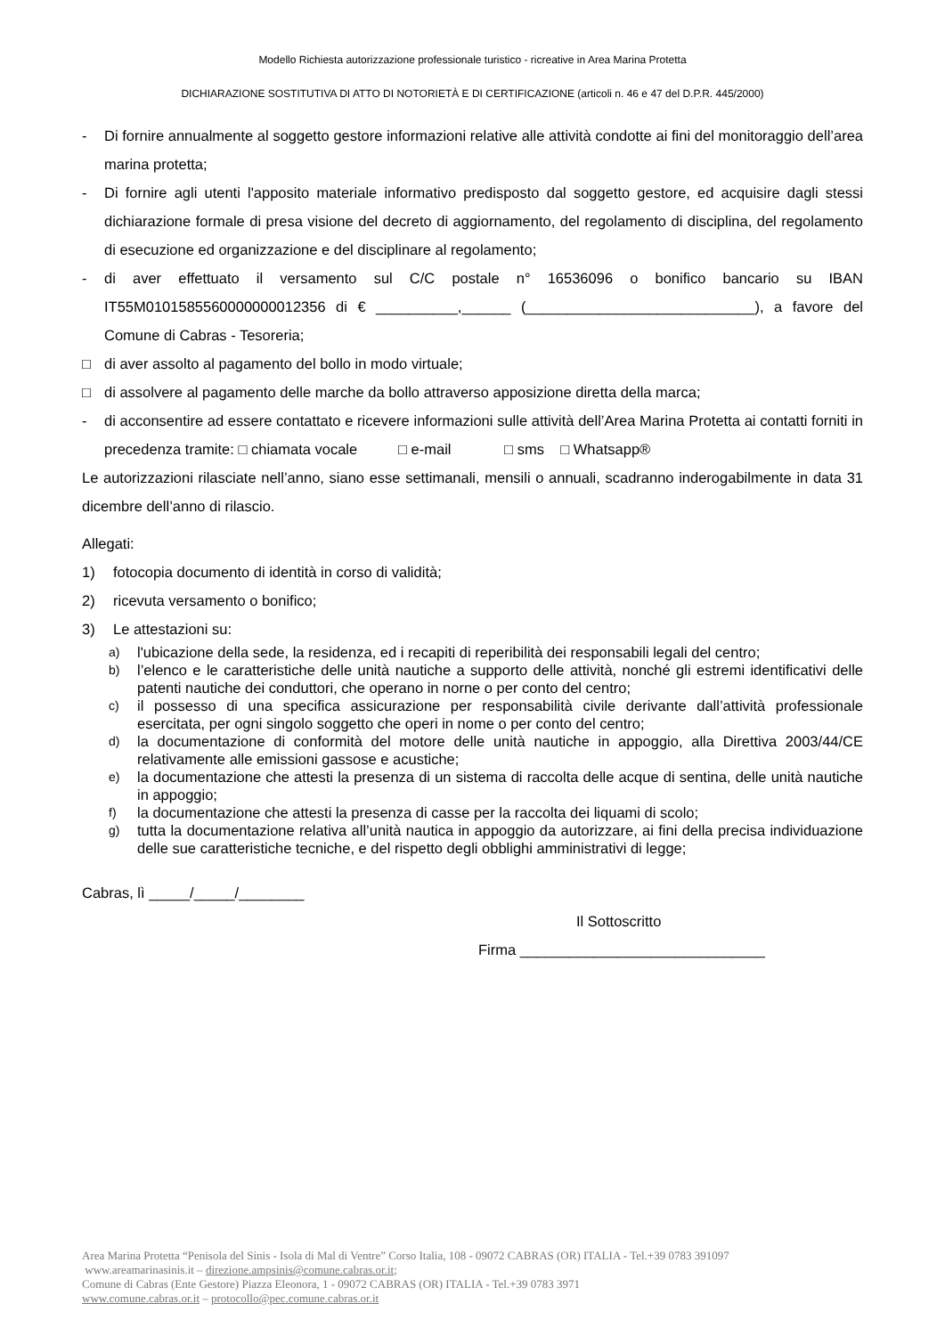Modello Richiesta autorizzazione professionale turistico - ricreative in Area Marina Protetta
DICHIARAZIONE SOSTITUTIVA DI ATTO DI NOTORIETÀ E DI CERTIFICAZIONE (articoli n. 46 e 47 del D.P.R. 445/2000)
- Di fornire annualmente al soggetto gestore informazioni relative alle attività condotte ai fini del monitoraggio dell’area marina protetta;
- Di fornire agli utenti l'apposito materiale informativo predisposto dal soggetto gestore, ed acquisire dagli stessi dichiarazione formale di presa visione del decreto di aggiornamento, del regolamento di disciplina, del regolamento di esecuzione ed organizzazione e del disciplinare al regolamento;
- di aver effettuato il versamento sul C/C postale n° 16536096 o bonifico bancario su IBAN IT55M0101585560000000012356 di € __________,______ (____________________________), a favore del Comune di Cabras - Tesoreria;
□ di aver assolto al pagamento del bollo in modo virtuale;
□ di assolvere al pagamento delle marche da bollo attraverso apposizione diretta della marca;
- di acconsentire ad essere contattato e ricevere informazioni sulle attività dell’Area Marina Protetta ai contatti forniti in precedenza tramite: □ chiamata vocale □ e-mail □ sms □ Whatsapp®
Le autorizzazioni rilasciate nell’anno, siano esse settimanali, mensili o annuali, scadranno inderogabilmente in data 31 dicembre dell’anno di rilascio.
Allegati:
1) fotocopia documento di identità in corso di validità;
2) ricevuta versamento o bonifico;
3) Le attestazioni su:
a) l'ubicazione della sede, la residenza, ed i recapiti di reperibilità dei responsabili legali del centro;
b) l’elenco e le caratteristiche delle unità nautiche a supporto delle attività, nonché gli estremi identificativi delle patenti nautiche dei conduttori, che operano in norne o per conto del centro;
c) il possesso di una specifica assicurazione per responsabilità civile derivante dall’attività professionale esercitata, per ogni singolo soggetto che operi in nome o per conto del centro;
d) la documentazione di conformità del motore delle unità nautiche in appoggio, alla Direttiva 2003/44/CE relativamente alle emissioni gassose e acustiche;
e) la documentazione che attesti la presenza di un sistema di raccolta delle acque di sentina, delle unità nautiche in appoggio;
f) la documentazione che attesti la presenza di casse per la raccolta dei liquami di scolo;
g) tutta la documentazione relativa all’unità nautica in appoggio da autorizzare, ai fini della precisa individuazione delle sue caratteristiche tecniche, e del rispetto degli obblighi amministrativi di legge;
Cabras, lì _____/_____/________
Il Sottoscritto
Firma ______________________________
Area Marina Protetta “Penisola del Sinis - Isola di Mal di Ventre” Corso Italia, 108 - 09072 CABRAS (OR) ITALIA - Tel.+39 0783 391097
www.areamarinasinis.it – direzione.ampsinis@comune.cabras.or.it;
Comune di Cabras (Ente Gestore) Piazza Eleonora, 1 - 09072 CABRAS (OR) ITALIA - Tel.+39 0783 3971
www.comune.cabras.or.it – protocollo@pec.comune.cabras.or.it